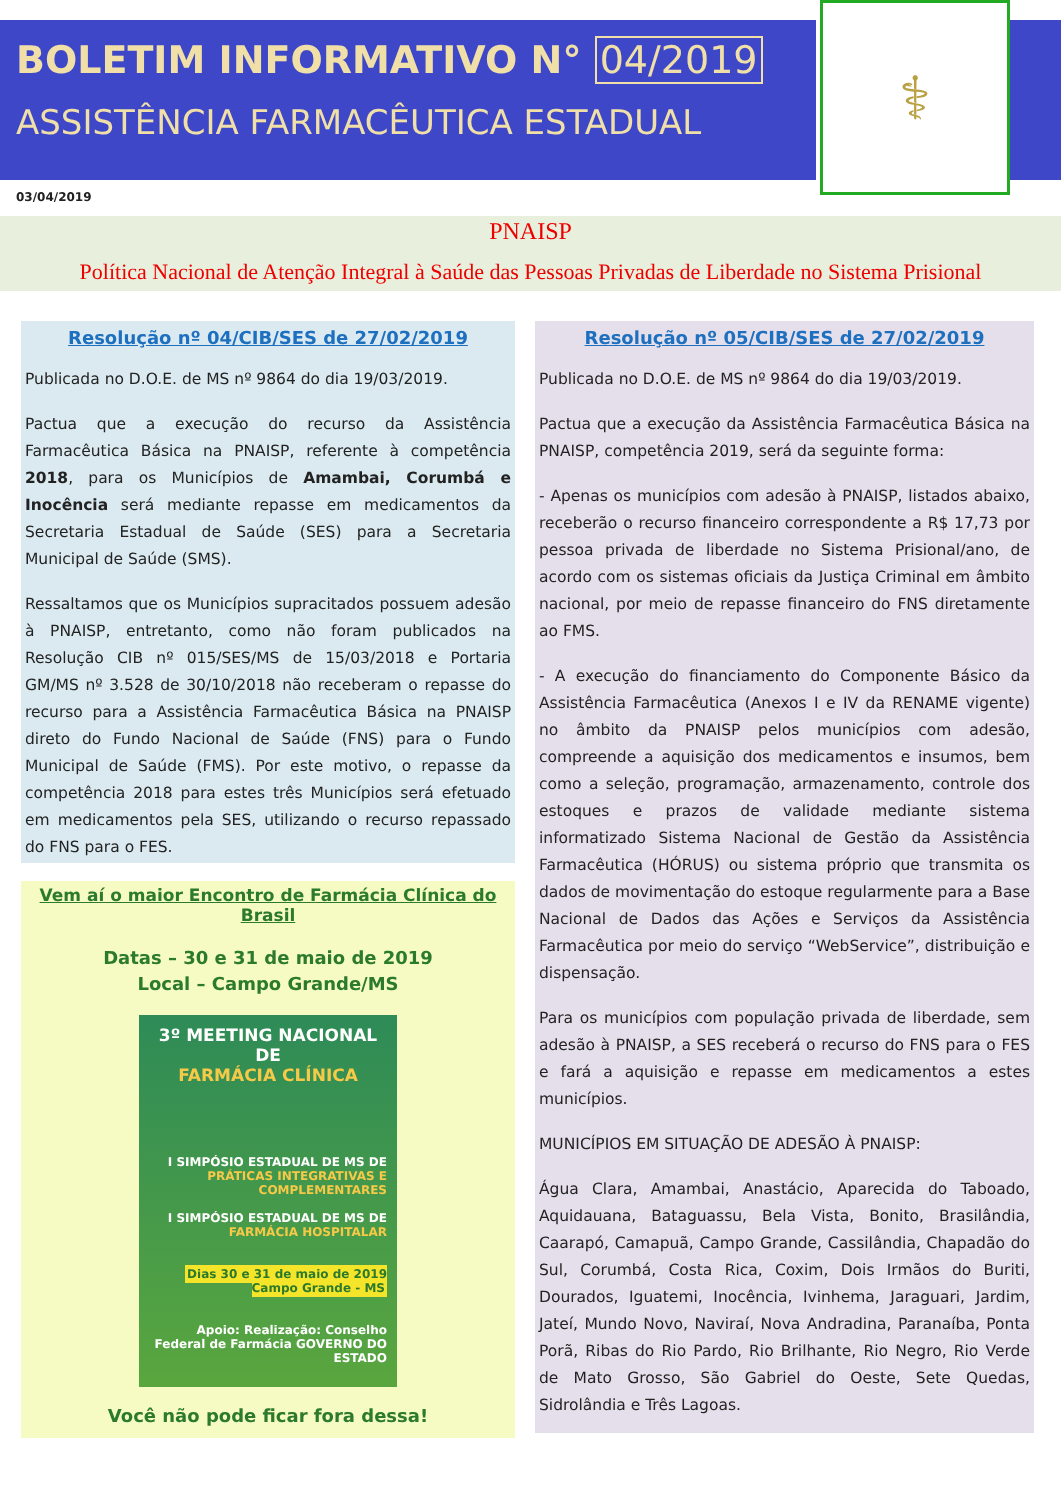BOLETIM INFORMATIVO N° 04/2019
ASSISTÊNCIA FARMACÊUTICA ESTADUAL
⚕
03/04/2019
PNAISP
Política Nacional de Atenção Integral à Saúde das Pessoas Privadas de Liberdade no Sistema Prisional
Resolução nº 04/CIB/SES de 27/02/2019
Publicada no D.O.E. de MS nº 9864 do dia 19/03/2019.
Pactua que a execução do recurso da Assistência Farmacêutica Básica na PNAISP, referente à competência 2018, para os Municípios de Amambai, Corumbá e Inocência será mediante repasse em medicamentos da Secretaria Estadual de Saúde (SES) para a Secretaria Municipal de Saúde (SMS).
Ressaltamos que os Municípios supracitados possuem adesão à PNAISP, entretanto, como não foram publicados na Resolução CIB nº 015/SES/MS de 15/03/2018 e Portaria GM/MS nº 3.528 de 30/10/2018 não receberam o repasse do recurso para a Assistência Farmacêutica Básica na PNAISP direto do Fundo Nacional de Saúde (FNS) para o Fundo Municipal de Saúde (FMS). Por este motivo, o repasse da competência 2018 para estes três Municípios será efetuado em medicamentos pela SES, utilizando o recurso repassado do FNS para o FES.
Vem aí o maior Encontro de Farmácia Clínica do Brasil
Datas – 30 e 31 de maio de 2019
Local – Campo Grande/MS
3º MEETING NACIONAL DE
FARMÁCIA CLÍNICA
I SIMPÓSIO ESTADUAL DE MS DE
PRÁTICAS INTEGRATIVAS E COMPLEMENTARES
I SIMPÓSIO ESTADUAL DE MS DE
FARMÁCIA HOSPITALAR
Dias 30 e 31 de maio de 2019
Campo Grande - MS
Apoio: Realização: Conselho Federal de Farmácia GOVERNO DO ESTADO
Você não pode ficar fora dessa!
Resolução nº 05/CIB/SES de 27/02/2019
Publicada no D.O.E. de MS nº 9864 do dia 19/03/2019.
Pactua que a execução da Assistência Farmacêutica Básica na PNAISP, competência 2019, será da seguinte forma:
- Apenas os municípios com adesão à PNAISP, listados abaixo, receberão o recurso financeiro correspondente a R$ 17,73 por pessoa privada de liberdade no Sistema Prisional/ano, de acordo com os sistemas oficiais da Justiça Criminal em âmbito nacional, por meio de repasse financeiro do FNS diretamente ao FMS.
- A execução do financiamento do Componente Básico da Assistência Farmacêutica (Anexos I e IV da RENAME vigente) no âmbito da PNAISP pelos municípios com adesão, compreende a aquisição dos medicamentos e insumos, bem como a seleção, programação, armazenamento, controle dos estoques e prazos de validade mediante sistema informatizado Sistema Nacional de Gestão da Assistência Farmacêutica (HÓRUS) ou sistema próprio que transmita os dados de movimentação do estoque regularmente para a Base Nacional de Dados das Ações e Serviços da Assistência Farmacêutica por meio do serviço “WebService”, distribuição e dispensação.
Para os municípios com população privada de liberdade, sem adesão à PNAISP, a SES receberá o recurso do FNS para o FES e fará a aquisição e repasse em medicamentos a estes municípios.
MUNICÍPIOS EM SITUAÇÃO DE ADESÃO À PNAISP:
Água Clara, Amambai, Anastácio, Aparecida do Taboado, Aquidauana, Bataguassu, Bela Vista, Bonito, Brasilândia, Caarapó, Camapuã, Campo Grande, Cassilândia, Chapadão do Sul, Corumbá, Costa Rica, Coxim, Dois Irmãos do Buriti, Dourados, Iguatemi, Inocência, Ivinhema, Jaraguari, Jardim, Jateí, Mundo Novo, Naviraí, Nova Andradina, Paranaíba, Ponta Porã, Ribas do Rio Pardo, Rio Brilhante, Rio Negro, Rio Verde de Mato Grosso, São Gabriel do Oeste, Sete Quedas, Sidrolândia e Três Lagoas.